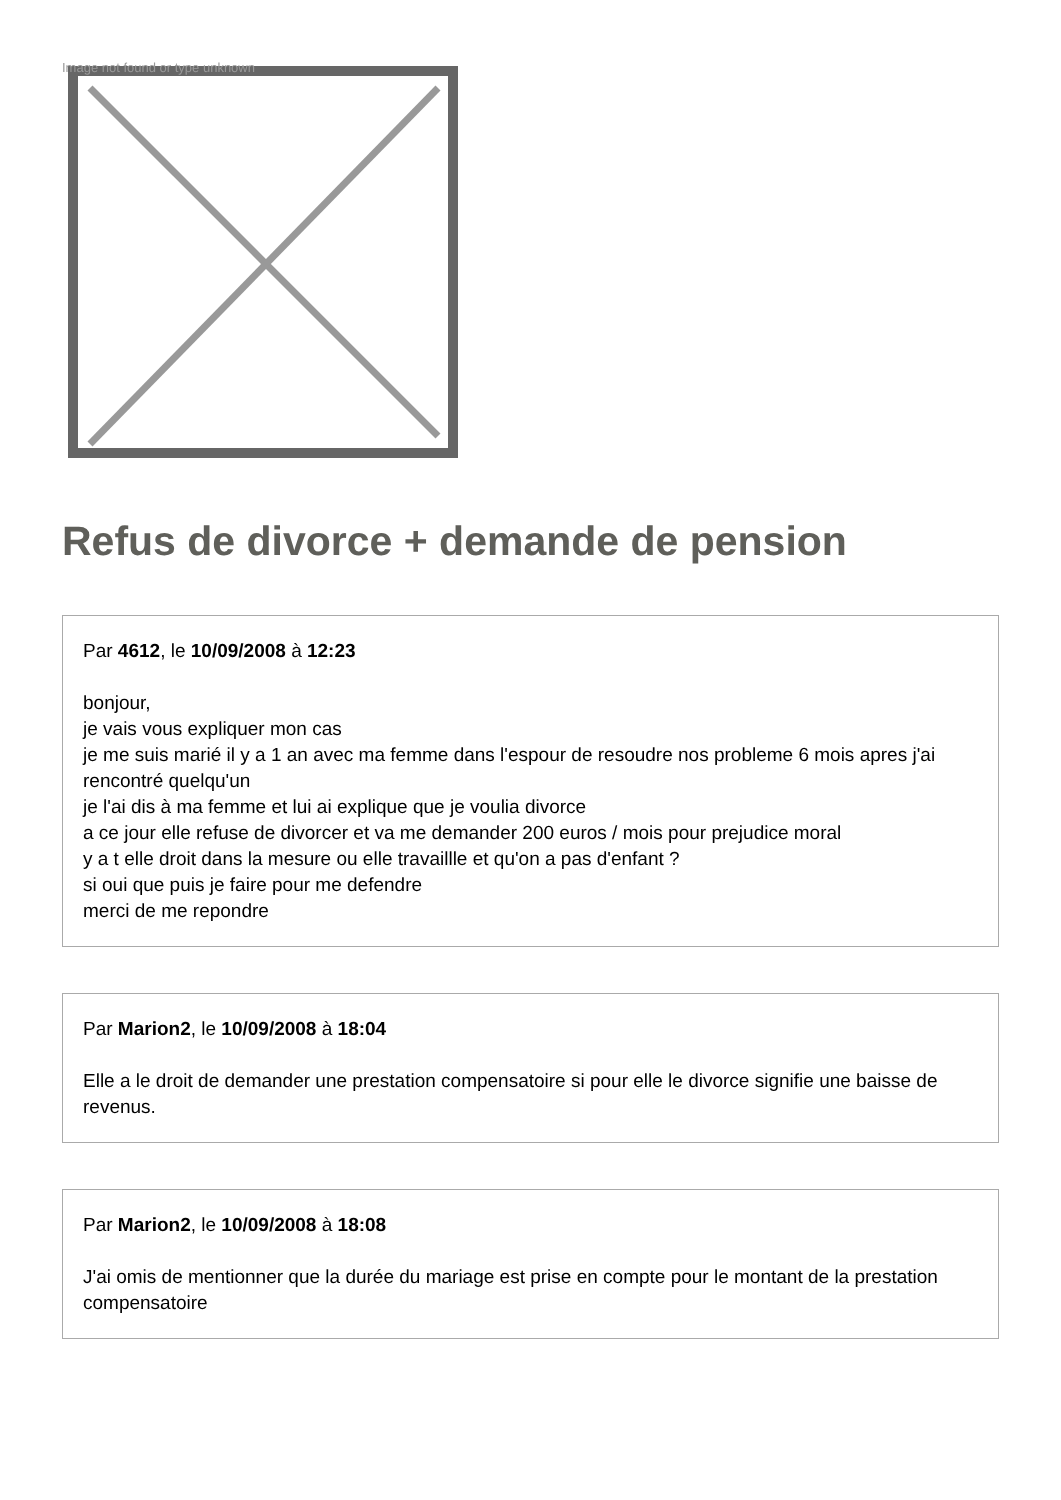Image not found or type unknown
Refus de divorce + demande de pension
Par 4612, le 10/09/2008 à 12:23
bonjour,
je vais vous expliquer mon cas
je me suis marié il y a 1 an avec ma femme dans l'espour de resoudre nos probleme 6 mois apres j'ai rencontré quelqu'un
je l'ai dis à ma femme et lui ai explique que je voulia divorce
a ce jour elle refuse de divorcer et va me demander 200 euros / mois pour prejudice moral
y a t elle droit dans la mesure ou elle travaillle et qu'on a pas d'enfant ?
si oui que puis je faire pour me defendre
merci de me repondre
Par Marion2, le 10/09/2008 à 18:04
Elle a le droit de demander une prestation compensatoire si pour elle le divorce signifie une baisse de revenus.
Par Marion2, le 10/09/2008 à 18:08
J'ai omis de mentionner que la durée du mariage est prise en compte pour le montant de la prestation compensatoire